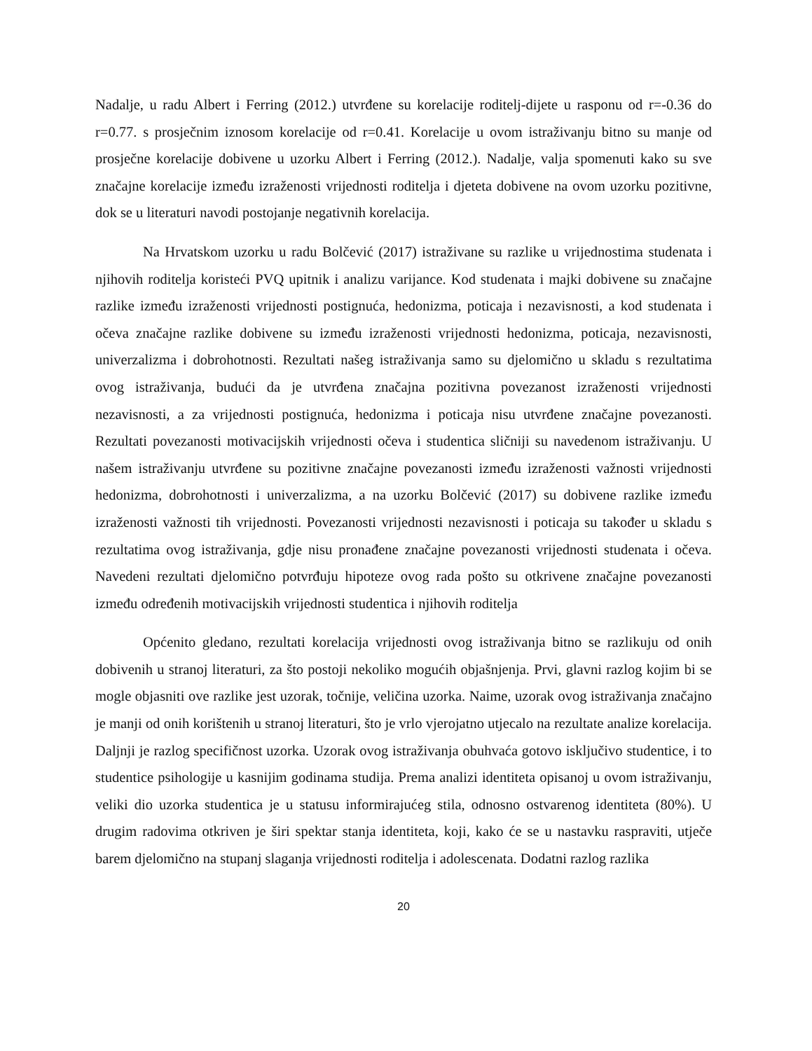Nadalje, u radu Albert i Ferring (2012.) utvrđene su korelacije roditelj-dijete u rasponu od r=-0.36 do r=0.77. s prosječnim iznosom korelacije od r=0.41. Korelacije u ovom istraživanju bitno su manje od prosječne korelacije dobivene u uzorku Albert i Ferring (2012.). Nadalje, valja spomenuti kako su sve značajne korelacije između izraženosti vrijednosti roditelja i djeteta dobivene na ovom uzorku pozitivne, dok se u literaturi navodi postojanje negativnih korelacija.
Na Hrvatskom uzorku u radu Bolčević (2017) istraživane su razlike u vrijednostima studenata i njihovih roditelja koristeći PVQ upitnik i analizu varijance. Kod studenata i majki dobivene su značajne razlike između izraženosti vrijednosti postignuća, hedonizma, poticaja i nezavisnosti, a kod studenata i očeva značajne razlike dobivene su između izraženosti vrijednosti hedonizma, poticaja, nezavisnosti, univerzalizma i dobrohotnosti. Rezultati našeg istraživanja samo su djelomično u skladu s rezultatima ovog istraživanja, budući da je utvrđena značajna pozitivna povezanost izraženosti vrijednosti nezavisnosti, a za vrijednosti postignuća, hedonizma i poticaja nisu utvrđene značajne povezanosti. Rezultati povezanosti motivacijskih vrijednosti očeva i studentica sličniji su navedenom istraživanju. U našem istraživanju utvrđene su pozitivne značajne povezanosti između izraženosti važnosti vrijednosti hedonizma, dobrohotnosti i univerzalizma, a na uzorku Bolčević (2017) su dobivene razlike između izraženosti važnosti tih vrijednosti. Povezanosti vrijednosti nezavisnosti i poticaja su također u skladu s rezultatima ovog istraživanja, gdje nisu pronađene značajne povezanosti vrijednosti studenata i očeva. Navedeni rezultati djelomično potvrđuju hipoteze ovog rada pošto su otkrivene značajne povezanosti između određenih motivacijskih vrijednosti studentica i njihovih roditelja
Općenito gledano, rezultati korelacija vrijednosti ovog istraživanja bitno se razlikuju od onih dobivenih u stranoj literaturi, za što postoji nekoliko mogućih objašnjenja. Prvi, glavni razlog kojim bi se mogle objasniti ove razlike jest uzorak, točnije, veličina uzorka. Naime, uzorak ovog istraživanja značajno je manji od onih korištenih u stranoj literaturi, što je vrlo vjerojatno utjecalo na rezultate analize korelacija. Daljnji je razlog specifičnost uzorka. Uzorak ovog istraživanja obuhvaća gotovo isključivo studentice, i to studentice psihologije u kasnijim godinama studija. Prema analizi identiteta opisanoj u ovom istraživanju, veliki dio uzorka studentica je u statusu informirajućeg stila, odnosno ostvarenog identiteta (80%). U drugim radovima otkriven je širi spektar stanja identiteta, koji, kako će se u nastavku raspraviti, utječe barem djelomično na stupanj slaganja vrijednosti roditelja i adolescenata. Dodatni razlog razlika
20